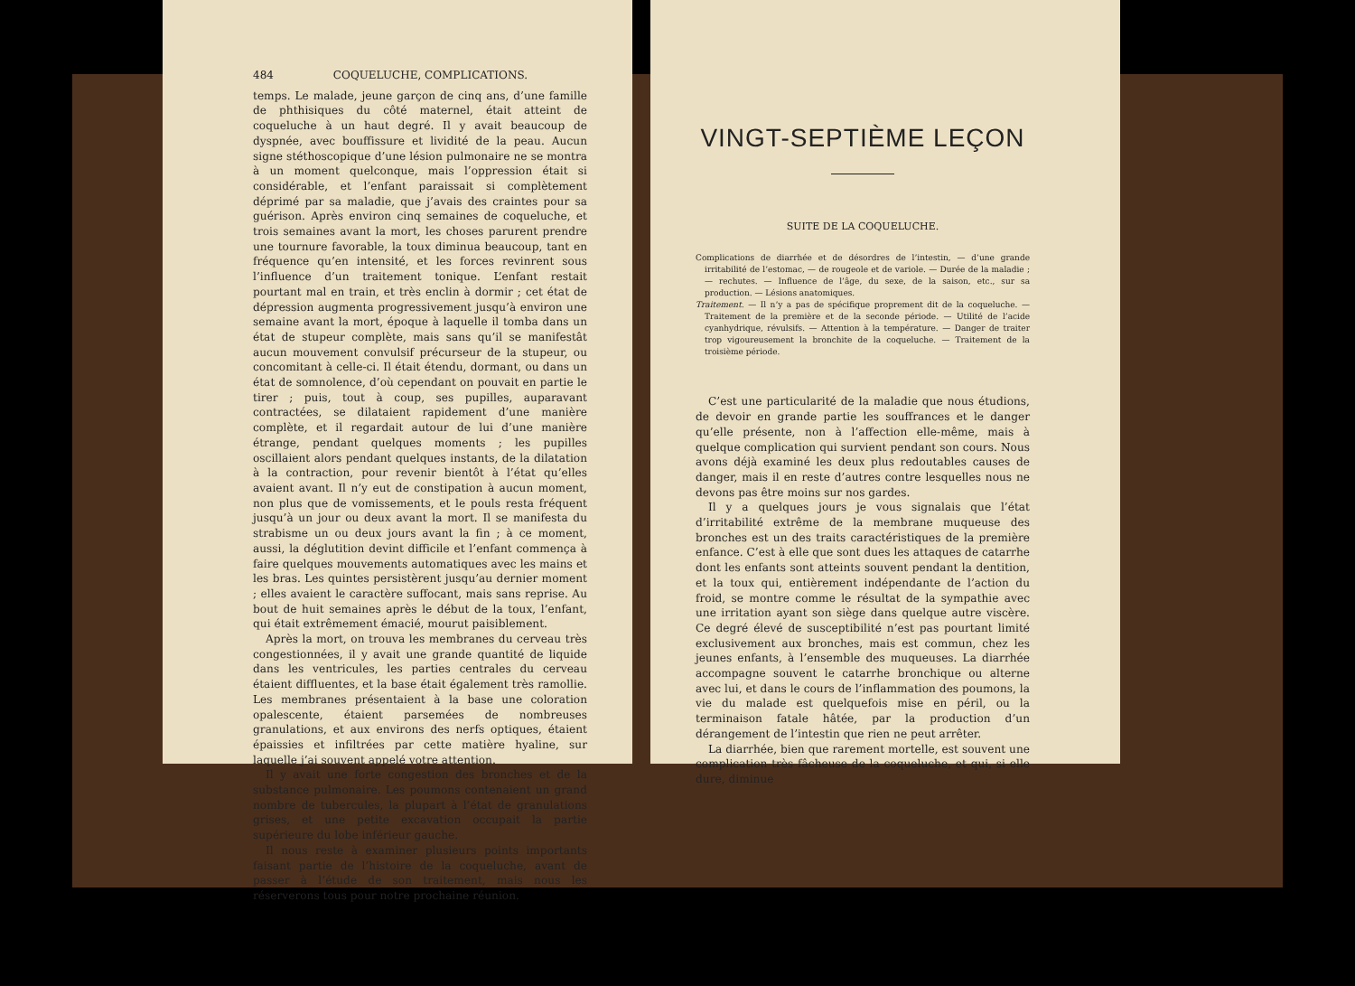484 COQUELUCHE, COMPLICATIONS.
temps. Le malade, jeune garçon de cinq ans, d’une famille de phthisiques du côté maternel, était atteint de coqueluche à un haut degré. Il y avait beaucoup de dyspnée, avec bouffissure et lividité de la peau. Aucun signe stéthoscopique d’une lésion pulmonaire ne se montra à un moment quelconque, mais l’oppression était si considérable, et l’enfant paraissait si complètement déprimé par sa maladie, que j’avais des craintes pour sa guérison. Après environ cinq semaines de coqueluche, et trois semaines avant la mort, les choses parurent prendre une tournure favorable, la toux diminua beaucoup, tant en fréquence qu’en intensité, et les forces revinrent sous l’influence d’un traitement tonique. L’enfant restait pourtant mal en train, et très enclin à dormir ; cet état de dépression augmenta progressivement jusqu’à environ une semaine avant la mort, époque à laquelle il tomba dans un état de stupeur complète, mais sans qu’il se manifestât aucun mouvement convulsif précurseur de la stupeur, ou concomitant à celle-ci. Il était étendu, dormant, ou dans un état de somnolence, d’où cependant on pouvait en partie le tirer ; puis, tout à coup, ses pupilles, auparavant contractées, se dilataient rapidement d’une manière complète, et il regardait autour de lui d’une manière étrange, pendant quelques moments ; les pupilles oscillaient alors pendant quelques instants, de la dilatation à la contraction, pour revenir bientôt à l’état qu’elles avaient avant. Il n’y eut de constipation à aucun moment, non plus que de vomissements, et le pouls resta fréquent jusqu’à un jour ou deux avant la mort. Il se manifesta du strabisme un ou deux jours avant la fin ; à ce moment, aussi, la déglutition devint difficile et l’enfant commença à faire quelques mouvements automatiques avec les mains et les bras. Les quintes persistèrent jusqu’au dernier moment ; elles avaient le caractère suffocant, mais sans reprise. Au bout de huit semaines après le début de la toux, l’enfant, qui était extrêmement émacié, mourut paisiblement.
Après la mort, on trouva les membranes du cerveau très congestionnées, il y avait une grande quantité de liquide dans les ventricules, les parties centrales du cerveau étaient diffluentes, et la base était également très ramollie. Les membranes présentaient à la base une coloration opalescente, étaient parsemées de nombreuses granulations, et aux environs des nerfs optiques, étaient épaissies et infiltrées par cette matière hyaline, sur laquelle j’ai souvent appelé votre attention.
Il y avait une forte congestion des bronches et de la substance pulmonaire. Les poumons contenaient un grand nombre de tubercules, la plupart à l’état de granulations grises, et une petite excavation occupait la partie supérieure du lobe inférieur gauche.
Il nous reste à examiner plusieurs points importants faisant partie de l’histoire de la coqueluche, avant de passer à l’étude de son traitement, mais nous les réserverons tous pour notre prochaine réunion.
VINGT-SEPTIÈME LEÇON
SUITE DE LA COQUELUCHE.
Complications de diarrhée et de désordres de l’intestin, — d’une grande irritabilité de l’estomac, — de rougeole et de variole. — Durée de la maladie ; — rechutes. — Influence de l’âge, du sexe, de la saison, etc., sur sa production. — Lésions anatomiques.
Traitement. — Il n’y a pas de spécifique proprement dit de la coqueluche. — Traitement de la première et de la seconde période. — Utilité de l’acide cyanhydrique, révulsifs. — Attention à la température. — Danger de traiter trop vigoureusement la bronchite de la coqueluche. — Traitement de la troisième période.
C’est une particularité de la maladie que nous étudions, de devoir en grande partie les souffrances et le danger qu’elle présente, non à l’affection elle-même, mais à quelque complication qui survient pendant son cours. Nous avons déjà examiné les deux plus redoutables causes de danger, mais il en reste d’autres contre lesquelles nous ne devons pas être moins sur nos gardes.
Il y a quelques jours je vous signalais que l’état d’irritabilité extrême de la membrane muqueuse des bronches est un des traits caractéristiques de la première enfance. C’est à elle que sont dues les attaques de catarrhe dont les enfants sont atteints souvent pendant la dentition, et la toux qui, entièrement indépendante de l’action du froid, se montre comme le résultat de la sympathie avec une irritation ayant son siège dans quelque autre viscère. Ce degré élevé de susceptibilité n’est pas pourtant limité exclusivement aux bronches, mais est commun, chez les jeunes enfants, à l’ensemble des muqueuses. La diarrhée accompagne souvent le catarrhe bronchique ou alterne avec lui, et dans le cours de l’inflammation des poumons, la vie du malade est quelquefois mise en péril, ou la terminaison fatale hâtée, par la production d’un dérangement de l’intestin que rien ne peut arrêter.
La diarrhée, bien que rarement mortelle, est souvent une complication très fâcheuse de la coqueluche, et qui, si elle dure, diminue